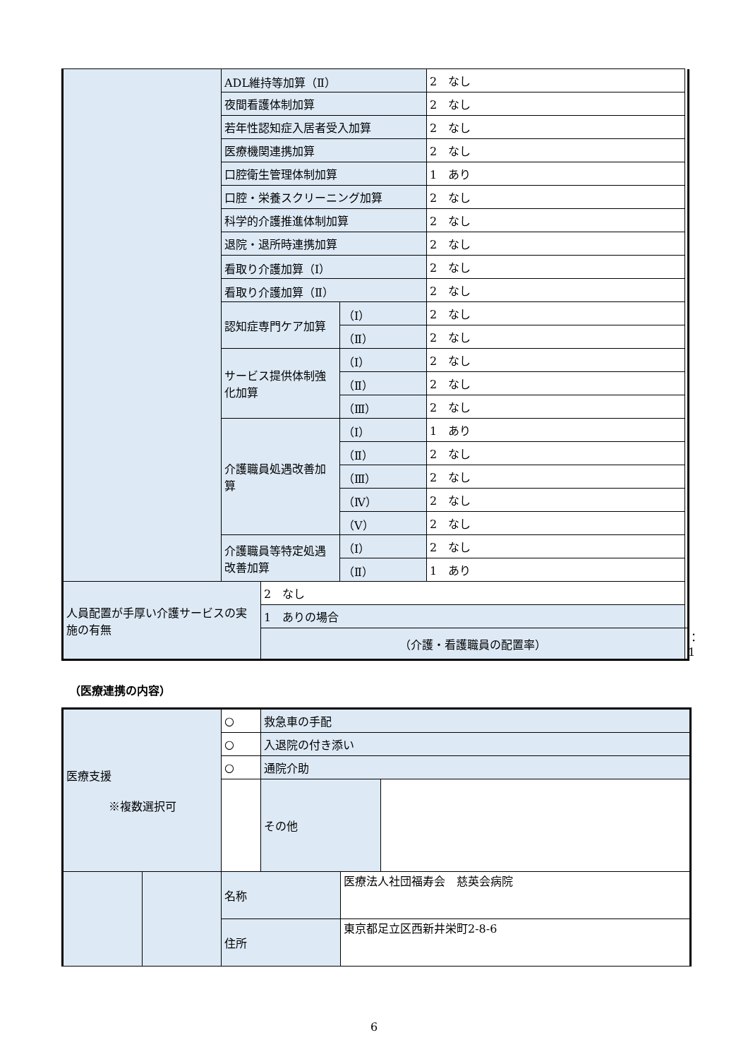| | ADL維持等加算（Ⅱ） | | | 2 なし | |
| | 夜間看護体制加算 | | | 2 なし | |
| | 若年性認知症入居者受入加算 | | | 2 なし | |
| | 医療機関連携加算 | | | 2 なし | |
| | 口腔衛生管理体制加算 | | | 1 あり | |
| | 口腔・栄養スクリーニング加算 | | | 2 なし | |
| | 科学的介護推進体制加算 | | | 2 なし | |
| | 退院・退所時連携加算 | | | 2 なし | |
| | 看取り介護加算（Ⅰ） | | | 2 なし | |
| | 看取り介護加算（Ⅱ） | | | 2 なし | |
| | 認知症専門ケア加算 | | （Ⅰ） | 2 なし | |
| | | | （Ⅱ） | 2 なし | |
| | サービス提供体制強化加算 | | （Ⅰ） | 2 なし | |
| | | | （Ⅱ） | 2 なし | |
| | | | （Ⅲ） | 2 なし | |
| | 介護職員処遇改善加算 | | （Ⅰ） | 1 あり | |
| | | | （Ⅱ） | 2 なし | |
| | | | （Ⅲ） | 2 なし | |
| | | | （Ⅳ） | 2 なし | |
| | | | （Ⅴ） | 2 なし | |
| | 介護職員等特定処遇改善加算 | | （Ⅰ） | 2 なし | |
| | | | （Ⅱ） | 1 あり | |
| 人員配置が手厚い介護サービスの実施の有無 | | 2 なし | | | |
| | | 1 ありの場合 | | | |
| | | （介護・看護職員の配置率） | | | ：1 |
（医療連携の内容）
| 医療支援 ※複数選択可 | | ○ | 救急車の手配 | | |
| | | ○ | 入退院の付き添い | | |
| | | ○ | 通院介助 | | |
| | | | その他 | | |
| | | 名称 | | 医療法人社団福寿会 慈英会病院 | |
| | | 住所 | | 東京都足立区西新井栄町2-8-6 | |
6